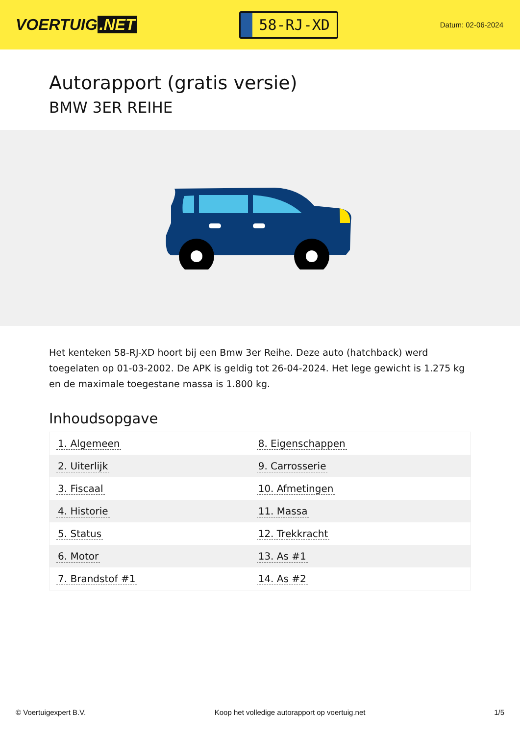VOERTUIG.NET
58-RJ-XD
Datum: 02-06-2024
Autorapport (gratis versie)
BMW 3ER REIHE
Het kenteken 58-RJ-XD hoort bij een Bmw 3er Reihe. Deze auto (hatchback) werd toegelaten op 01-03-2002. De APK is geldig tot 26-04-2024. Het lege gewicht is 1.275 kg en de maximale toegestane massa is 1.800 kg.
Inhoudsopgave
| 1. Algemeen | 8. Eigenschappen |
| 2. Uiterlijk | 9. Carrosserie |
| 3. Fiscaal | 10. Afmetingen |
| 4. Historie | 11. Massa |
| 5. Status | 12. Trekkracht |
| 6. Motor | 13. As #1 |
| 7. Brandstof #1 | 14. As #2 |
© Voertuigexpert B.V. Koop het volledige autorapport op voertuig.net 1/5